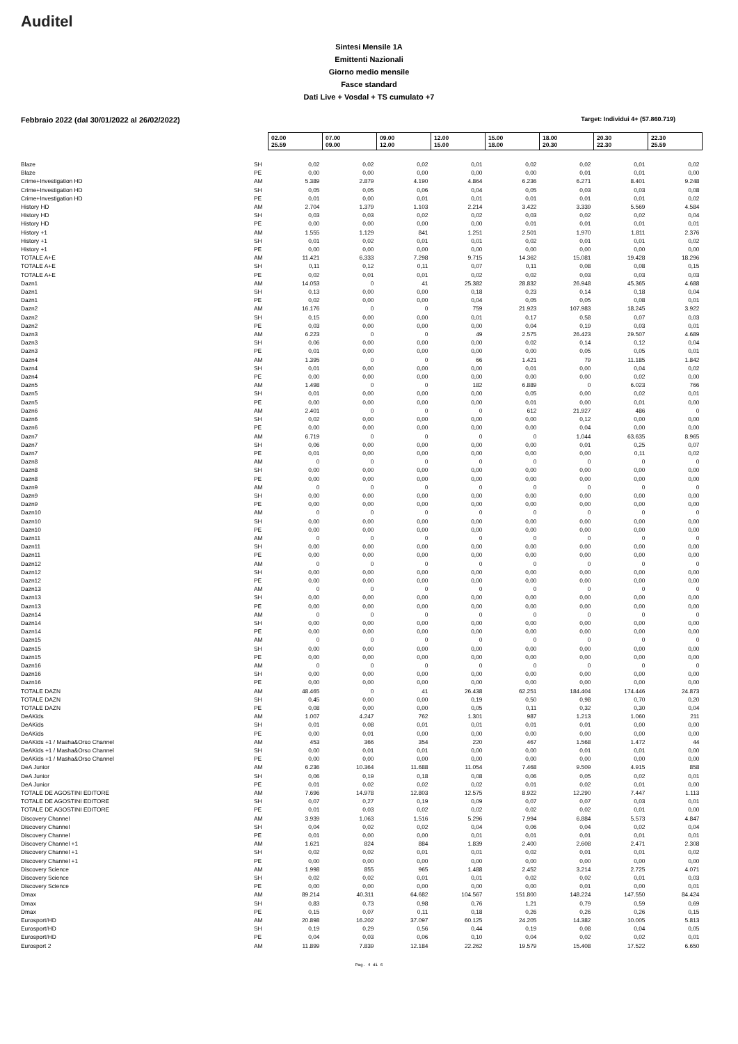Auditel
Sintesi Mensile 1A
Emittenti Nazionali
Giorno medio mensile
Fasce standard
Dati Live + Vosdal + TS cumulato +7
Febbraio 2022 (dal 30/01/2022 al 26/02/2022) Target: Individui 4+ (57.860.719)
| | | 02.00 25.59 | 07.00 09.00 | 09.00 12.00 | 12.00 15.00 | 15.00 18.00 | 18.00 20.30 | 20.30 22.30 | 22.30 25.59 |
| Blaze | SH | 0,02 | 0,02 | 0,02 | 0,01 | 0,02 | 0,02 | 0,01 | 0,02 |
| Blaze | PE | 0,00 | 0,00 | 0,00 | 0,00 | 0,00 | 0,01 | 0,01 | 0,00 |
| Crime+Investigation HD | AM | 5.389 | 2.879 | 4.190 | 4.864 | 6.236 | 6.271 | 8.401 | 9.248 |
| Crime+Investigation HD | SH | 0,05 | 0,05 | 0,06 | 0,04 | 0,05 | 0,03 | 0,03 | 0,08 |
| Crime+Investigation HD | PE | 0,01 | 0,00 | 0,01 | 0,01 | 0,01 | 0,01 | 0,01 | 0,02 |
| History HD | AM | 2.704 | 1.379 | 1.103 | 2.214 | 3.422 | 3.339 | 5.569 | 4.584 |
| History HD | SH | 0,03 | 0,03 | 0,02 | 0,02 | 0,03 | 0,02 | 0,02 | 0,04 |
| History HD | PE | 0,00 | 0,00 | 0,00 | 0,00 | 0,01 | 0,01 | 0,01 | 0,01 |
| History +1 | AM | 1.555 | 1.129 | 841 | 1.251 | 2.501 | 1.970 | 1.811 | 2.376 |
| History +1 | SH | 0,01 | 0,02 | 0,01 | 0,01 | 0,02 | 0,01 | 0,01 | 0,02 |
| History +1 | PE | 0,00 | 0,00 | 0,00 | 0,00 | 0,00 | 0,00 | 0,00 | 0,00 |
| TOTALE A+E | AM | 11.421 | 6.333 | 7.298 | 9.715 | 14.362 | 15.081 | 19.428 | 18.296 |
| TOTALE A+E | SH | 0,11 | 0,12 | 0,11 | 0,07 | 0,11 | 0,08 | 0,08 | 0,15 |
| TOTALE A+E | PE | 0,02 | 0,01 | 0,01 | 0,02 | 0,02 | 0,03 | 0,03 | 0,03 |
| Dazn1 | AM | 14.053 | 0 | 41 | 25.382 | 28.832 | 26.948 | 45.365 | 4.688 |
| Dazn1 | SH | 0,13 | 0,00 | 0,00 | 0,18 | 0,23 | 0,14 | 0,18 | 0,04 |
| Dazn1 | PE | 0,02 | 0,00 | 0,00 | 0,04 | 0,05 | 0,05 | 0,08 | 0,01 |
| Dazn2 | AM | 16.176 | 0 | 0 | 759 | 21.923 | 107.983 | 18.245 | 3.922 |
| Dazn2 | SH | 0,15 | 0,00 | 0,00 | 0,01 | 0,17 | 0,58 | 0,07 | 0,03 |
| Dazn2 | PE | 0,03 | 0,00 | 0,00 | 0,00 | 0,04 | 0,19 | 0,03 | 0,01 |
| Dazn3 | AM | 6.223 | 0 | 0 | 49 | 2.575 | 26.423 | 29.507 | 4.689 |
| Dazn3 | SH | 0,06 | 0,00 | 0,00 | 0,00 | 0,02 | 0,14 | 0,12 | 0,04 |
| Dazn3 | PE | 0,01 | 0,00 | 0,00 | 0,00 | 0,00 | 0,05 | 0,05 | 0,01 |
| Dazn4 | AM | 1.395 | 0 | 0 | 66 | 1.421 | 79 | 11.185 | 1.842 |
| Dazn4 | SH | 0,01 | 0,00 | 0,00 | 0,00 | 0,01 | 0,00 | 0,04 | 0,02 |
| Dazn4 | PE | 0,00 | 0,00 | 0,00 | 0,00 | 0,00 | 0,00 | 0,02 | 0,00 |
| Dazn5 | AM | 1.498 | 0 | 0 | 182 | 6.889 | 0 | 6.023 | 766 |
| Dazn5 | SH | 0,01 | 0,00 | 0,00 | 0,00 | 0,05 | 0,00 | 0,02 | 0,01 |
| Dazn5 | PE | 0,00 | 0,00 | 0,00 | 0,00 | 0,01 | 0,00 | 0,01 | 0,00 |
| Dazn6 | AM | 2.401 | 0 | 0 | 0 | 612 | 21.927 | 486 | 0 |
| Dazn6 | SH | 0,02 | 0,00 | 0,00 | 0,00 | 0,00 | 0,12 | 0,00 | 0,00 |
| Dazn6 | PE | 0,00 | 0,00 | 0,00 | 0,00 | 0,00 | 0,04 | 0,00 | 0,00 |
| Dazn7 | AM | 6.719 | 0 | 0 | 0 | 0 | 1.044 | 63.635 | 8.965 |
| Dazn7 | SH | 0,06 | 0,00 | 0,00 | 0,00 | 0,00 | 0,01 | 0,25 | 0,07 |
| Dazn7 | PE | 0,01 | 0,00 | 0,00 | 0,00 | 0,00 | 0,00 | 0,11 | 0,02 |
| Dazn8 | AM | 0 | 0 | 0 | 0 | 0 | 0 | 0 | 0 |
| Dazn8 | SH | 0,00 | 0,00 | 0,00 | 0,00 | 0,00 | 0,00 | 0,00 | 0,00 |
| Dazn8 | PE | 0,00 | 0,00 | 0,00 | 0,00 | 0,00 | 0,00 | 0,00 | 0,00 |
| Dazn9 | AM | 0 | 0 | 0 | 0 | 0 | 0 | 0 | 0 |
| Dazn9 | SH | 0,00 | 0,00 | 0,00 | 0,00 | 0,00 | 0,00 | 0,00 | 0,00 |
| Dazn9 | PE | 0,00 | 0,00 | 0,00 | 0,00 | 0,00 | 0,00 | 0,00 | 0,00 |
| Dazn10 | AM | 0 | 0 | 0 | 0 | 0 | 0 | 0 | 0 |
| Dazn10 | SH | 0,00 | 0,00 | 0,00 | 0,00 | 0,00 | 0,00 | 0,00 | 0,00 |
| Dazn10 | PE | 0,00 | 0,00 | 0,00 | 0,00 | 0,00 | 0,00 | 0,00 | 0,00 |
| Dazn11 | AM | 0 | 0 | 0 | 0 | 0 | 0 | 0 | 0 |
| Dazn11 | SH | 0,00 | 0,00 | 0,00 | 0,00 | 0,00 | 0,00 | 0,00 | 0,00 |
| Dazn11 | PE | 0,00 | 0,00 | 0,00 | 0,00 | 0,00 | 0,00 | 0,00 | 0,00 |
| Dazn12 | AM | 0 | 0 | 0 | 0 | 0 | 0 | 0 | 0 |
| Dazn12 | SH | 0,00 | 0,00 | 0,00 | 0,00 | 0,00 | 0,00 | 0,00 | 0,00 |
| Dazn12 | PE | 0,00 | 0,00 | 0,00 | 0,00 | 0,00 | 0,00 | 0,00 | 0,00 |
| Dazn13 | AM | 0 | 0 | 0 | 0 | 0 | 0 | 0 | 0 |
| Dazn13 | SH | 0,00 | 0,00 | 0,00 | 0,00 | 0,00 | 0,00 | 0,00 | 0,00 |
| Dazn13 | PE | 0,00 | 0,00 | 0,00 | 0,00 | 0,00 | 0,00 | 0,00 | 0,00 |
| Dazn14 | AM | 0 | 0 | 0 | 0 | 0 | 0 | 0 | 0 |
| Dazn14 | SH | 0,00 | 0,00 | 0,00 | 0,00 | 0,00 | 0,00 | 0,00 | 0,00 |
| Dazn14 | PE | 0,00 | 0,00 | 0,00 | 0,00 | 0,00 | 0,00 | 0,00 | 0,00 |
| Dazn15 | AM | 0 | 0 | 0 | 0 | 0 | 0 | 0 | 0 |
| Dazn15 | SH | 0,00 | 0,00 | 0,00 | 0,00 | 0,00 | 0,00 | 0,00 | 0,00 |
| Dazn15 | PE | 0,00 | 0,00 | 0,00 | 0,00 | 0,00 | 0,00 | 0,00 | 0,00 |
| Dazn16 | AM | 0 | 0 | 0 | 0 | 0 | 0 | 0 | 0 |
| Dazn16 | SH | 0,00 | 0,00 | 0,00 | 0,00 | 0,00 | 0,00 | 0,00 | 0,00 |
| Dazn16 | PE | 0,00 | 0,00 | 0,00 | 0,00 | 0,00 | 0,00 | 0,00 | 0,00 |
| TOTALE DAZN | AM | 48.465 | 0 | 41 | 26.438 | 62.251 | 184.404 | 174.446 | 24.873 |
| TOTALE DAZN | SH | 0,45 | 0,00 | 0,00 | 0,19 | 0,50 | 0,98 | 0,70 | 0,20 |
| TOTALE DAZN | PE | 0,08 | 0,00 | 0,00 | 0,05 | 0,11 | 0,32 | 0,30 | 0,04 |
| DeAKids | AM | 1.007 | 4.247 | 762 | 1.301 | 987 | 1.213 | 1.060 | 211 |
| DeAKids | SH | 0,01 | 0,08 | 0,01 | 0,01 | 0,01 | 0,01 | 0,00 | 0,00 |
| DeAKids | PE | 0,00 | 0,01 | 0,00 | 0,00 | 0,00 | 0,00 | 0,00 | 0,00 |
| DeAKids +1 / Masha&Orso Channel | AM | 453 | 366 | 354 | 220 | 467 | 1.568 | 1.472 | 44 |
| DeAKids +1 / Masha&Orso Channel | SH | 0,00 | 0,01 | 0,01 | 0,00 | 0,00 | 0,01 | 0,01 | 0,00 |
| DeAKids +1 / Masha&Orso Channel | PE | 0,00 | 0,00 | 0,00 | 0,00 | 0,00 | 0,00 | 0,00 | 0,00 |
| DeA Junior | AM | 6.236 | 10.364 | 11.688 | 11.054 | 7.468 | 9.509 | 4.915 | 858 |
| DeA Junior | SH | 0,06 | 0,19 | 0,18 | 0,08 | 0,06 | 0,05 | 0,02 | 0,01 |
| DeA Junior | PE | 0,01 | 0,02 | 0,02 | 0,02 | 0,01 | 0,02 | 0,01 | 0,00 |
| TOTALE DE AGOSTINI EDITORE | AM | 7.696 | 14.978 | 12.803 | 12.575 | 8.922 | 12.290 | 7.447 | 1.113 |
| TOTALE DE AGOSTINI EDITORE | SH | 0,07 | 0,27 | 0,19 | 0,09 | 0,07 | 0,07 | 0,03 | 0,01 |
| TOTALE DE AGOSTINI EDITORE | PE | 0,01 | 0,03 | 0,02 | 0,02 | 0,02 | 0,02 | 0,01 | 0,00 |
| Discovery Channel | AM | 3.939 | 1.063 | 1.516 | 5.296 | 7.994 | 6.884 | 5.573 | 4.847 |
| Discovery Channel | SH | 0,04 | 0,02 | 0,02 | 0,04 | 0,06 | 0,04 | 0,02 | 0,04 |
| Discovery Channel | PE | 0,01 | 0,00 | 0,00 | 0,01 | 0,01 | 0,01 | 0,01 | 0,01 |
| Discovery Channel +1 | AM | 1.621 | 824 | 884 | 1.839 | 2.400 | 2.608 | 2.471 | 2.308 |
| Discovery Channel +1 | SH | 0,02 | 0,02 | 0,01 | 0,01 | 0,02 | 0,01 | 0,01 | 0,02 |
| Discovery Channel +1 | PE | 0,00 | 0,00 | 0,00 | 0,00 | 0,00 | 0,00 | 0,00 | 0,00 |
| Discovery Science | AM | 1.998 | 855 | 965 | 1.488 | 2.452 | 3.214 | 2.725 | 4.071 |
| Discovery Science | SH | 0,02 | 0,02 | 0,01 | 0,01 | 0,02 | 0,02 | 0,01 | 0,03 |
| Discovery Science | PE | 0,00 | 0,00 | 0,00 | 0,00 | 0,00 | 0,01 | 0,00 | 0,01 |
| Dmax | AM | 89.214 | 40.311 | 64.682 | 104.567 | 151.800 | 148.224 | 147.550 | 84.424 |
| Dmax | SH | 0,83 | 0,73 | 0,98 | 0,76 | 1,21 | 0,79 | 0,59 | 0,69 |
| Dmax | PE | 0,15 | 0,07 | 0,11 | 0,18 | 0,26 | 0,26 | 0,26 | 0,15 |
| Eurosport/HD | AM | 20.898 | 16.202 | 37.097 | 60.125 | 24.205 | 14.382 | 10.005 | 5.813 |
| Eurosport/HD | SH | 0,19 | 0,29 | 0,56 | 0,44 | 0,19 | 0,08 | 0,04 | 0,05 |
| Eurosport/HD | PE | 0,04 | 0,03 | 0,06 | 0,10 | 0,04 | 0,02 | 0,02 | 0,01 |
| Eurosport 2 | AM | 11.899 | 7.839 | 12.184 | 22.262 | 19.579 | 15.408 | 17.522 | 6.650 |
Pag. 4 di 6